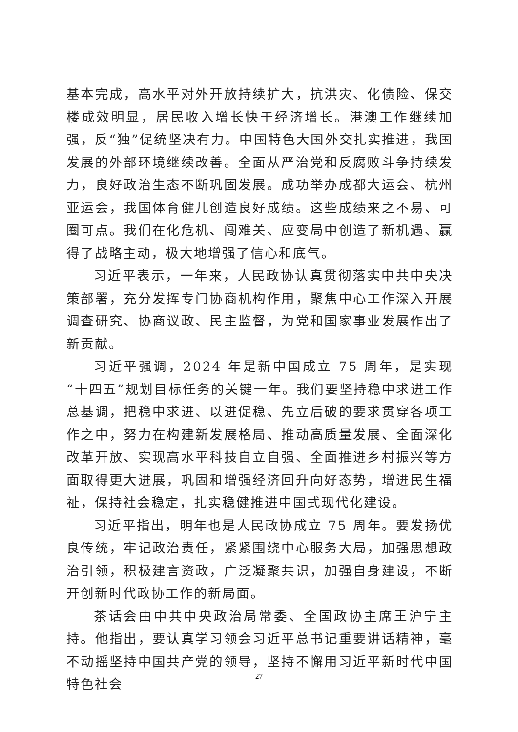基本完成，高水平对外开放持续扩大，抗洪灾、化债险、保交楼成效明显，居民收入增长快于经济增长。港澳工作继续加强，反“独”促统坚决有力。中国特色大国外交扎实推进，我国发展的外部环境继续改善。全面从严治党和反腐败斗争持续发力，良好政治生态不断巩固发展。成功举办成都大运会、杭州亚运会，我国体育健儿创造良好成绩。这些成绩来之不易、可圈可点。我们在化危机、闯难关、应变局中创造了新机遇、赢得了战略主动，极大地增强了信心和底气。
习近平表示，一年来，人民政协认真贯彻落实中共中央决策部署，充分发挥专门协商机构作用，聚焦中心工作深入开展调查研究、协商议政、民主监督，为党和国家事业发展作出了新贡献。
习近平强调，2024 年是新中国成立 75 周年，是实现“十四五”规划目标任务的关键一年。我们要坚持稳中求进工作总基调，把稳中求进、以进促稳、先立后破的要求贯穿各项工作之中，努力在构建新发展格局、推动高质量发展、全面深化改革开放、实现高水平科技自立自强、全面推进乡村振兴等方面取得更大进展，巩固和增强经济回升向好态势，增进民生福祉，保持社会稳定，扎实稳健推进中国式现代化建设。
习近平指出，明年也是人民政协成立 75 周年。要发扬优良传统，牢记政治责任，紧紧围绕中心服务大局，加强思想政治引领，积极建言资政，广泛凝聚共识，加强自身建设，不断开创新时代政协工作的新局面。
茶话会由中共中央政治局常委、全国政协主席王沪宁主持。他指出，要认真学习领会习近平总书记重要讲话精神，毫不动摇坚持中国共产党的领导，坚持不懈用习近平新时代中国特色社会
27